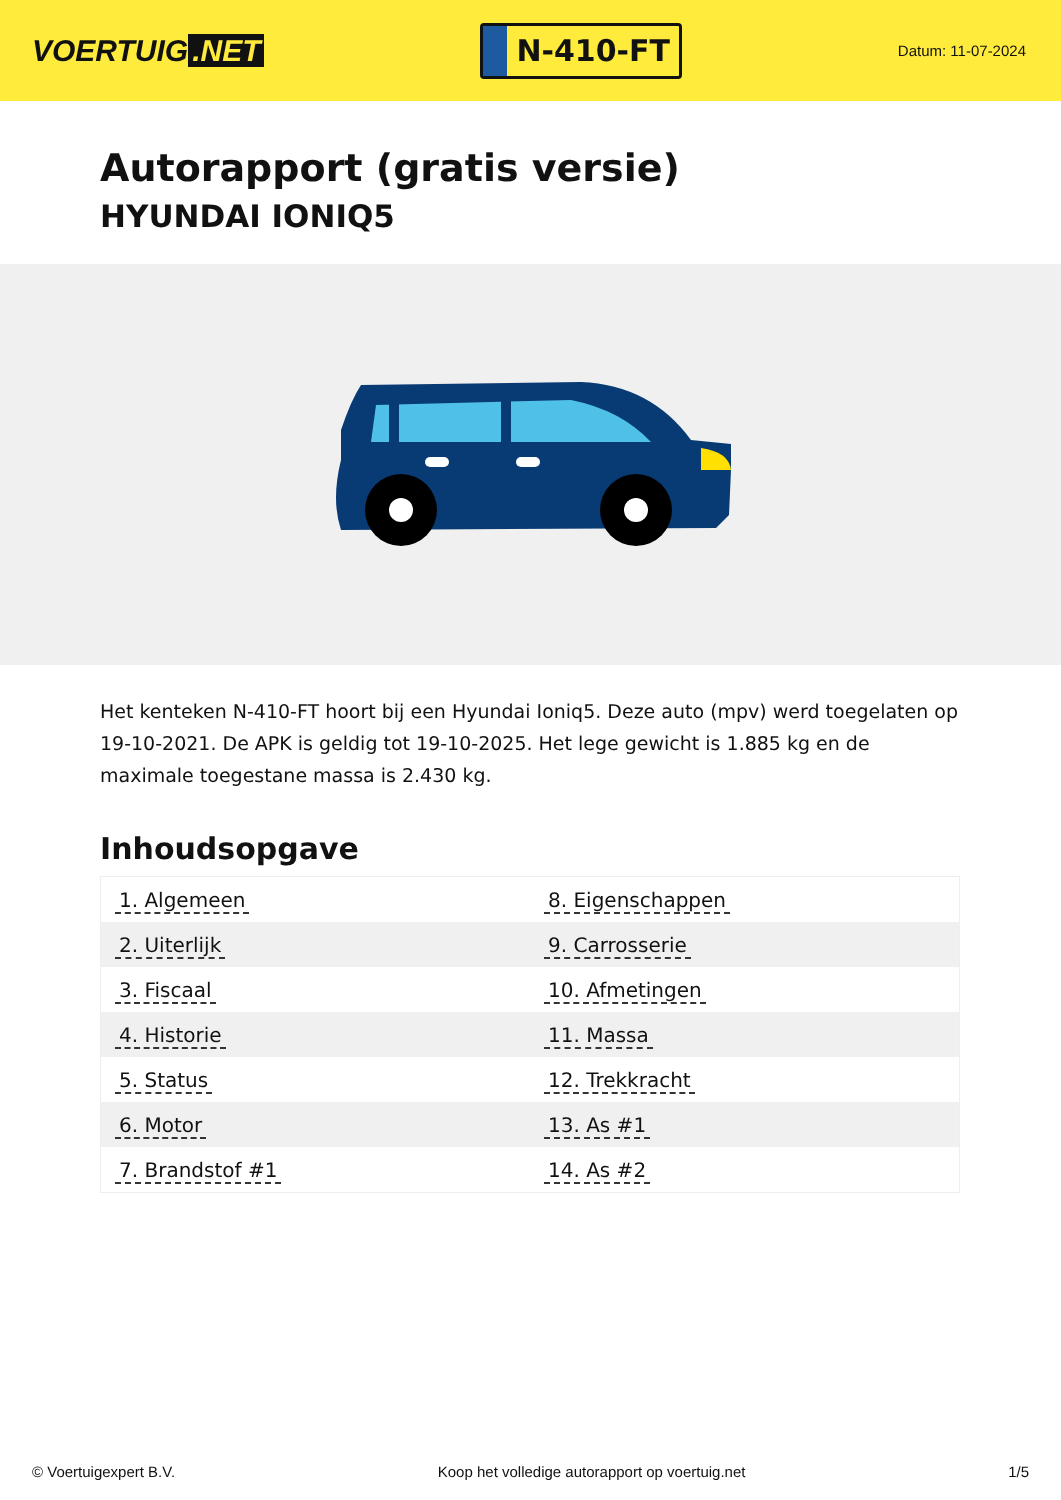VOERTUIG.NET
N-410-FT
Datum: 11-07-2024
Autorapport (gratis versie)
HYUNDAI IONIQ5
Het kenteken N-410-FT hoort bij een Hyundai Ioniq5. Deze auto (mpv) werd toegelaten op 19-10-2021. De APK is geldig tot 19-10-2025. Het lege gewicht is 1.885 kg en de maximale toegestane massa is 2.430 kg.
Inhoudsopgave
| 1. Algemeen | 8. Eigenschappen |
| 2. Uiterlijk | 9. Carrosserie |
| 3. Fiscaal | 10. Afmetingen |
| 4. Historie | 11. Massa |
| 5. Status | 12. Trekkracht |
| 6. Motor | 13. As #1 |
| 7. Brandstof #1 | 14. As #2 |
© Voertuigexpert B.V. Koop het volledige autorapport op voertuig.net 1/5